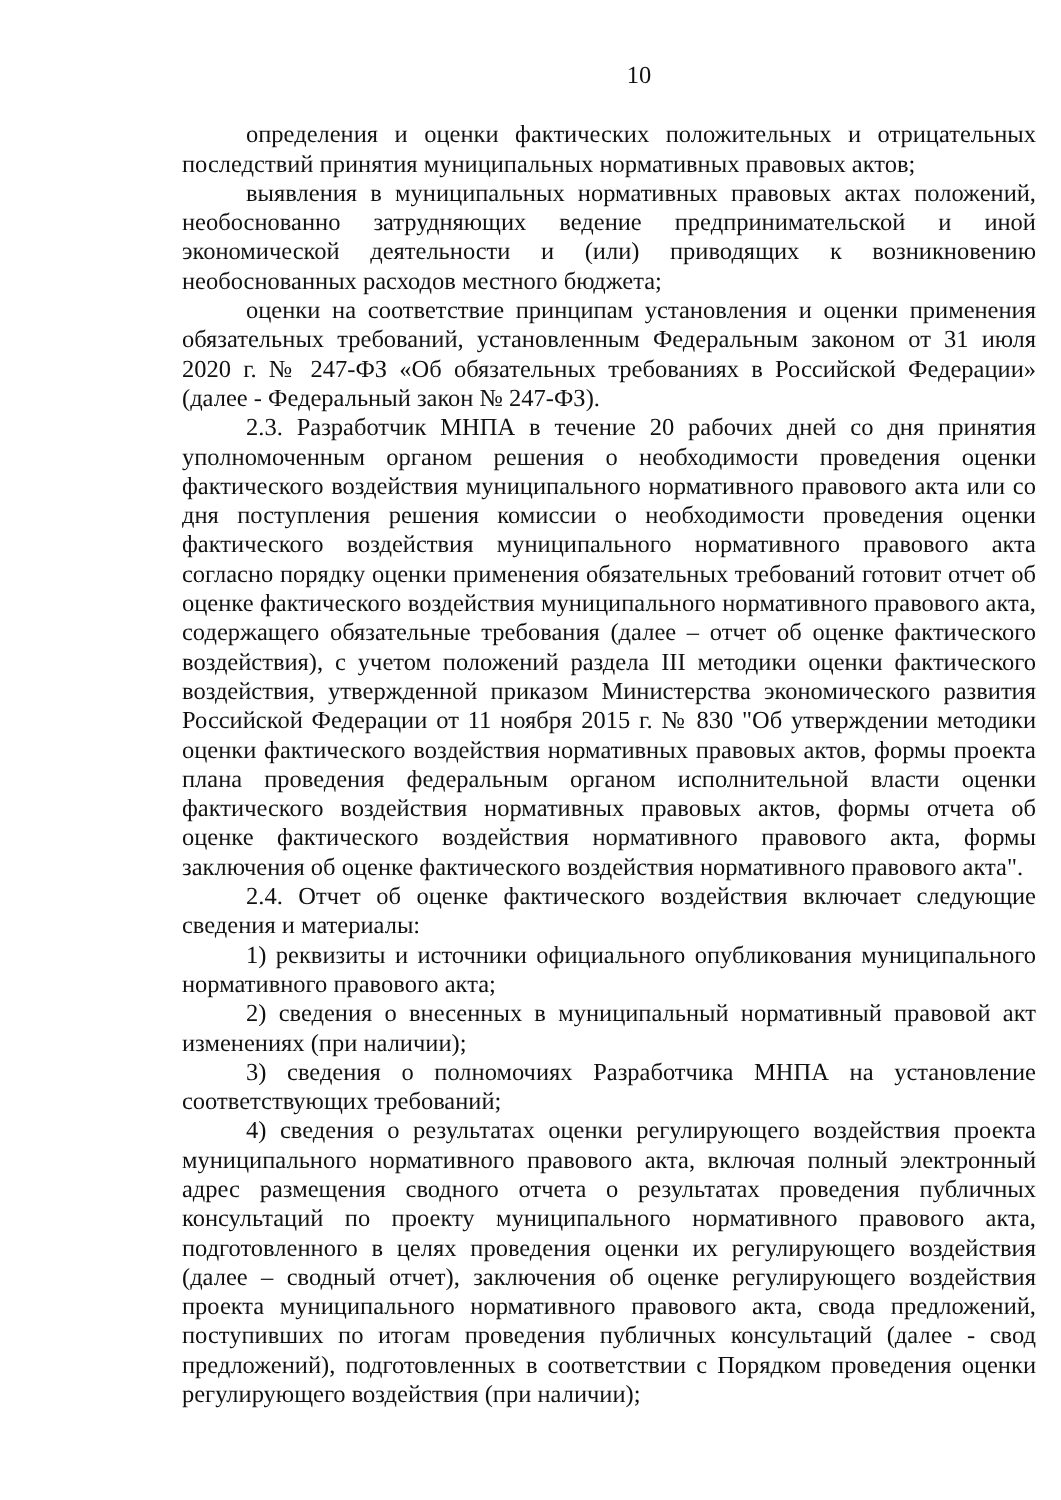10
определения и оценки фактических положительных и отрицательных последствий принятия муниципальных нормативных правовых актов;
выявления в муниципальных нормативных правовых актах положений, необоснованно затрудняющих ведение предпринимательской и иной экономической деятельности и (или) приводящих к возникновению необоснованных расходов местного бюджета;
оценки на соответствие принципам установления и оценки применения обязательных требований, установленным Федеральным законом от 31 июля 2020 г. № 247-ФЗ «Об обязательных требованиях в Российской Федерации» (далее - Федеральный закон № 247-ФЗ).
2.3. Разработчик МНПА в течение 20 рабочих дней со дня принятия уполномоченным органом решения о необходимости проведения оценки фактического воздействия муниципального нормативного правового акта или со дня поступления решения комиссии о необходимости проведения оценки фактического воздействия муниципального нормативного правового акта согласно порядку оценки применения обязательных требований готовит отчет об оценке фактического воздействия муниципального нормативного правового акта, содержащего обязательные требования (далее – отчет об оценке фактического воздействия), с учетом положений раздела III методики оценки фактического воздействия, утвержденной приказом Министерства экономического развития Российской Федерации от 11 ноября 2015 г. № 830 "Об утверждении методики оценки фактического воздействия нормативных правовых актов, формы проекта плана проведения федеральным органом исполнительной власти оценки фактического воздействия нормативных правовых актов, формы отчета об оценке фактического воздействия нормативного правового акта, формы заключения об оценке фактического воздействия нормативного правового акта".
2.4. Отчет об оценке фактического воздействия включает следующие сведения и материалы:
1) реквизиты и источники официального опубликования муниципального нормативного правового акта;
2) сведения о внесенных в муниципальный нормативный правовой акт изменениях (при наличии);
3) сведения о полномочиях Разработчика МНПА на установление соответствующих требований;
4) сведения о результатах оценки регулирующего воздействия проекта муниципального нормативного правового акта, включая полный электронный адрес размещения сводного отчета о результатах проведения публичных консультаций по проекту муниципального нормативного правового акта, подготовленного в целях проведения оценки их регулирующего воздействия (далее – сводный отчет), заключения об оценке регулирующего воздействия проекта муниципального нормативного правового акта, свода предложений, поступивших по итогам проведения публичных консультаций (далее - свод предложений), подготовленных в соответствии с Порядком проведения оценки регулирующего воздействия (при наличии);